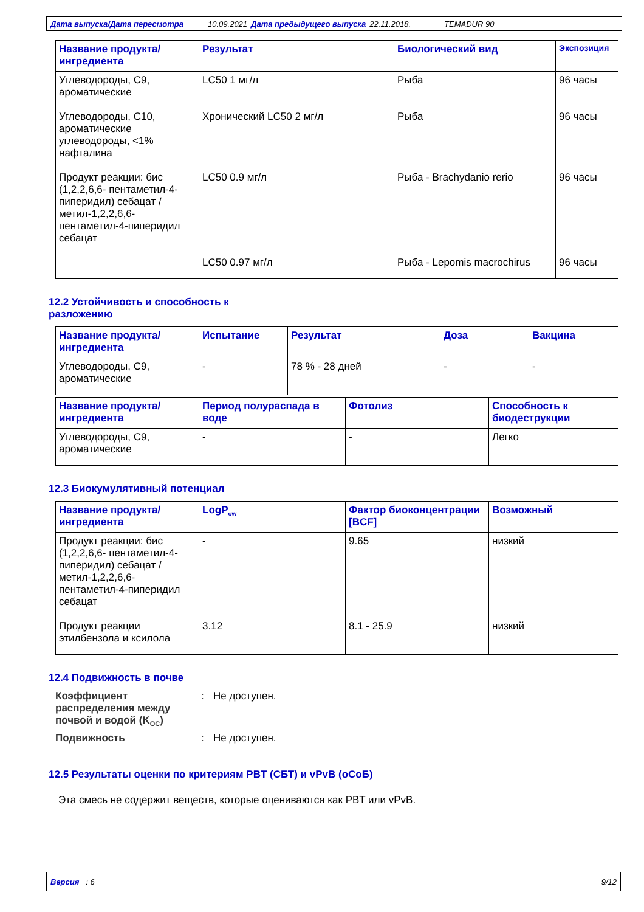Дата выпуска/Дата пересмотра 10.09.2021 Дата предыдущего выпуска 22.11.2018. TEMADUR 90
| Название продукта/ ингредиента | Результат | Биологический вид | Экспозиция |
| --- | --- | --- | --- |
| Углеводороды, C9, ароматические | LC50 1 мг/л | Рыба | 96 часы |
| Углеводороды, C10, ароматические углеводороды, <1% нафталина | Хронический LC50 2 мг/л | Рыба | 96 часы |
| Продукт реакции: бис (1,2,2,6,6- пентаметил-4-пиперидил) себацат / метил-1,2,2,6,6-пентаметил-4-пиперидил себацат | LC50 0.9 мг/л | Рыба - Brachydanio rerio | 96 часы |
| | LC50 0.97 мг/л | Рыба - Lepomis macrochirus | 96 часы |
12.2 Устойчивость и способность к разложению
| Название продукта/ ингредиента | Испытание | Результат | Доза | Вакцина |
| --- | --- | --- | --- | --- |
| Углеводороды, C9, ароматические | - | 78 % - 28 дней | - | - |
| Название продукта/ ингредиента | Период полураспада в воде | Фотолиз | Способность к биодеструкции |
| --- | --- | --- | --- |
| Углеводороды, C9, ароматические | - | - | Легко |
12.3 Биокумулятивный потенциал
| Название продукта/ ингредиента | LogP<sub>ow</sub> | Фактор биоконцентрации [BCF] | Возможный |
| --- | --- | --- | --- |
| Продукт реакции: бис (1,2,2,6,6- пентаметил-4-пиперидил) себацат / метил-1,2,2,6,6-пентаметил-4-пиперидил себацат | - | 9.65 | низкий |
| Продукт реакции этилбензола и ксилола | 3.12 | 8.1 - 25.9 | низкий |
12.4 Подвижность в почве
Коэффициент распределения между почвой и водой (K<sub>OC</sub>)
:
Не доступен.
Подвижность
:
Не доступен.
12.5 Результаты оценки по критериям PBT (СБТ) и vPvB (оСоБ)
Эта смесь не содержит веществ, которые оцениваются как PBT или vPvB.
Версия : 6 9/12